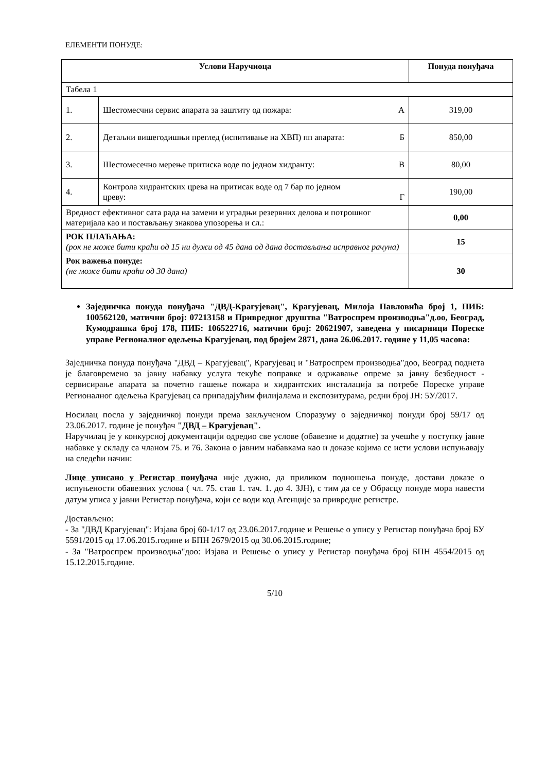ЕЛЕМЕНТИ ПОНУДЕ:
| Услови Наручиоца | | Понуда понуђача |
| --- | --- | --- |
| Табела 1 | | |
| 1. | Шестомесчни сервис апарата за заштиту од пожара: А | 319,00 |
| 2. | Детаљни вишегодишњи преглед (испитивање на ХВП) пп апарата: Б | 850,00 |
| 3. | Шестомесечно мерење притиска воде по једном хидранту: В | 80,00 |
| 4. | Контрола хидрантских црева на притисак воде од 7 бар по једном цреву: Г | 190,00 |
| Вредност ефективног сата рада на замени и уградњи резервних делова и потрошног материјала као и постављању знакова упозорења и сл.: | | 0,00 |
| РОК ПЛАЋАЊА: (рок не може бити краћи од 15 ни дужи од 45 дана од дана достављања исправног рачуна) | | 15 |
| Рок важења понуде: (не може бити краћи од 30 дана) | | 30 |
Заједничка понуда понуђача "ДВД-Крагујевац", Крагујевац, Милоја Павловића број 1, ПИБ: 100562120, матични број: 07213158 и Привредног друштва "Ватроспрем производња"д.оо, Београд, Кумодрашка број 178, ПИБ: 106522716, матични број: 20621907, заведена у писарници Пореске управе Регионалног одељења Крагујевац, под бројем 2871, дана 26.06.2017. године у 11,05 часова:
Заједничка понуда понуђача "ДВД – Крагујевац", Крагујевац и "Ватроспрем производња"доо, Београд поднета је благовремено за јавну набавку услуга текуће поправке и одржавање опреме за јавну безбедност - сервисирање апарата за почетно гашење пожара и хидрантских инсталација за потребе Пореске управе Регионалног одељења Крагујевац са припадајућим филијалама и експозитурама, редни број ЈН: 5У/2017.
Носилац посла у заједничкој понуди према закљученом Споразуму о заједничкој понуди број 59/17 од 23.06.2017. године је понуђач "ДВД – Крагујевац".
Наручилац је у конкурсној документацији одредио све услове (обавезне и додатне) за учешће у поступку јавне набавке у складу са чланом 75. и 76. Закона о јавним набавкама као и доказе којима се исти услови испуњавају на следећи начин:
Лице уписано у Регистар понуђача није дужно, да приликом подношења понуде, достави доказе о испуњености обавезних услова ( чл. 75. став 1. тач. 1. до 4. ЗЈН), с тим да се у Обрасцу понуде мора навести датум уписа у јавни Регистар понуђача, који се води код Агенције за привредне регистре.
Достављено:
- За "ДВД Крагујевац": Изјава број 60-1/17 од 23.06.2017.године и Решење о упису у Регистар понуђача број БУ 5591/2015 од 17.06.2015.године и БПН 2679/2015 од 30.06.2015.године;
- За "Ватроспрем производња"доо: Изјава и Решење о упису у Регистар понуђача број БПН 4554/2015 од 15.12.2015.године.
5/10